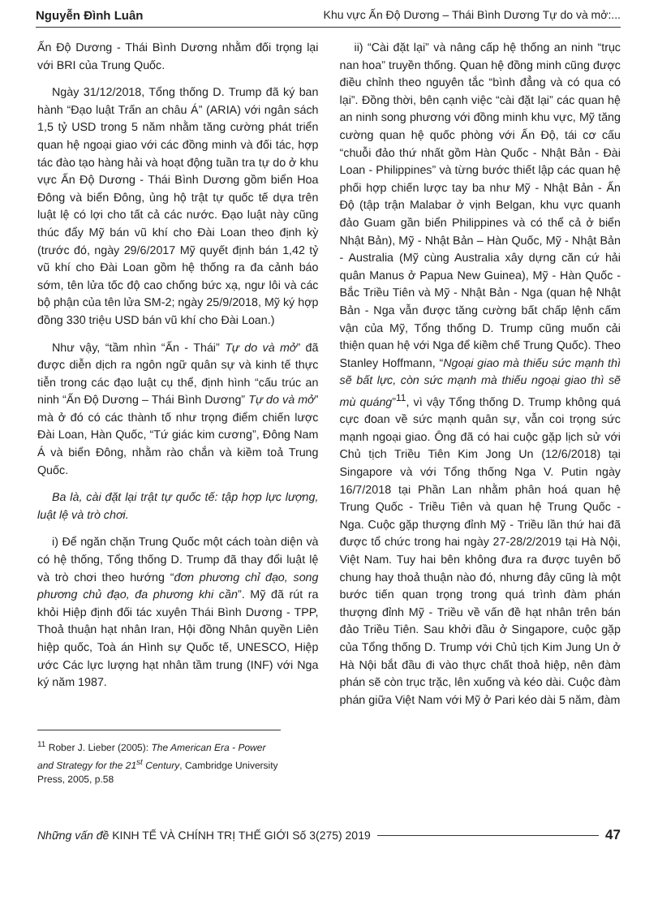Nguyễn Đình Luân Khu vực Ấn Độ Dương – Thái Bình Dương Tự do và mở:...
Ấn Độ Dương - Thái Bình Dương nhằm đối trọng lại với BRI của Trung Quốc.
Ngày 31/12/2018, Tổng thống D. Trump đã ký ban hành “Đạo luật Trấn an châu Á” (ARIA) với ngân sách 1,5 tỷ USD trong 5 năm nhằm tăng cường phát triển quan hệ ngoại giao với các đồng minh và đối tác, hợp tác đào tạo hàng hải và hoạt động tuần tra tự do ở khu vực Ấn Độ Dương - Thái Bình Dương gồm biển Hoa Đông và biển Đông, ủng hộ trật tự quốc tế dựa trên luật lệ có lợi cho tất cả các nước. Đạo luật này cũng thúc đẩy Mỹ bán vũ khí cho Đài Loan theo định kỳ (trước đó, ngày 29/6/2017 Mỹ quyết định bán 1,42 tỷ vũ khí cho Đài Loan gồm hệ thống ra đa cảnh báo sớm, tên lửa tốc độ cao chống bức xạ, ngư lôi và các bộ phận của tên lửa SM-2; ngày 25/9/2018, Mỹ ký hợp đồng 330 triệu USD bán vũ khí cho Đài Loan.)
Như vậy, “tầm nhìn “Ấn - Thái” Tự do và mở” đã được diễn dịch ra ngôn ngữ quân sự và kinh tế thực tiễn trong các đạo luật cụ thể, định hình “cấu trúc an ninh “Ấn Độ Dương – Thái Bình Dương” Tự do và mở” mà ở đó có các thành tố như trọng điểm chiến lược Đài Loan, Hàn Quốc, “Tứ giác kim cương”, Đông Nam Á và biển Đông, nhằm rào chắn và kiềm toả Trung Quốc.
Ba là, cài đặt lại trật tự quốc tế: tập hợp lực lượng, luật lệ và trò chơi.
i) Để ngăn chặn Trung Quốc một cách toàn diện và có hệ thống, Tổng thống D. Trump đã thay đổi luật lệ và trò chơi theo hướng “đơn phương chỉ đạo, song phương chủ đạo, đa phương khi cần”. Mỹ đã rút ra khỏi Hiệp định đối tác xuyên Thái Bình Dương - TPP, Thoả thuận hạt nhân Iran, Hội đồng Nhân quyền Liên hiệp quốc, Toà án Hình sự Quốc tế, UNESCO, Hiệp ước Các lực lượng hạt nhân tầm trung (INF) với Nga ký năm 1987.
ii) “Cài đặt lại” và nâng cấp hệ thống an ninh “trục nan hoa” truyền thống. Quan hệ đồng minh cũng được điều chỉnh theo nguyên tắc “bình đẳng và có qua có lại”. Đồng thời, bên cạnh việc “cài đặt lại” các quan hệ an ninh song phương với đồng minh khu vực, Mỹ tăng cường quan hệ quốc phòng với Ấn Độ, tái cơ cấu “chuỗi đảo thứ nhất gồm Hàn Quốc - Nhật Bản - Đài Loan - Philippines” và từng bước thiết lập các quan hệ phối hợp chiến lược tay ba như Mỹ - Nhật Bản - Ấn Độ (tập trận Malabar ở vịnh Belgan, khu vực quanh đảo Guam gần biển Philippines và có thể cả ở biển Nhật Bản), Mỹ - Nhật Bản – Hàn Quốc, Mỹ - Nhật Bản - Australia (Mỹ cùng Australia xây dựng căn cứ hải quân Manus ở Papua New Guinea), Mỹ - Hàn Quốc - Bắc Triều Tiên và Mỹ - Nhật Bản - Nga (quan hệ Nhật Bản - Nga vẫn được tăng cường bất chấp lệnh cấm vận của Mỹ, Tổng thống D. Trump cũng muốn cải thiện quan hệ với Nga để kiềm chế Trung Quốc). Theo Stanley Hoffmann, “Ngoại giao mà thiếu sức mạnh thì sẽ bất lực, còn sức mạnh mà thiếu ngoại giao thì sẽ mù quáng”<sup>11</sup>, vì vậy Tổng thống D. Trump không quá cực đoan về sức mạnh quân sự, vẫn coi trọng sức mạnh ngoại giao. Ông đã có hai cuộc gặp lịch sử với Chủ tịch Triều Tiên Kim Jong Un (12/6/2018) tại Singapore và với Tổng thống Nga V. Putin ngày 16/7/2018 tại Phần Lan nhằm phân hoá quan hệ Trung Quốc - Triều Tiên và quan hệ Trung Quốc - Nga. Cuộc gặp thượng đỉnh Mỹ - Triều lần thứ hai đã được tổ chức trong hai ngày 27-28/2/2019 tại Hà Nội, Việt Nam. Tuy hai bên không đưa ra được tuyên bố chung hay thoả thuận nào đó, nhưng đây cũng là một bước tiến quan trọng trong quá trình đàm phán thượng đỉnh Mỹ - Triều về vấn đề hạt nhân trên bán đảo Triều Tiên. Sau khởi đầu ở Singapore, cuộc gặp của Tổng thống D. Trump với Chủ tịch Kim Jung Un ở Hà Nội bắt đầu đi vào thực chất thoả hiệp, nên đàm phán sẽ còn trục trặc, lên xuống và kéo dài. Cuộc đàm phán giữa Việt Nam với Mỹ ở Pari kéo dài 5 năm, đàm
<sup>11</sup> Rober J. Lieber (2005): The American Era - Power and Strategy for the 21<sup>st</sup> Century, Cambridge University Press, 2005, p.58
Những vấn đề KINH TẾ VÀ CHÍNH TRỊ THẾ GIỚI Số 3(275) 2019 47